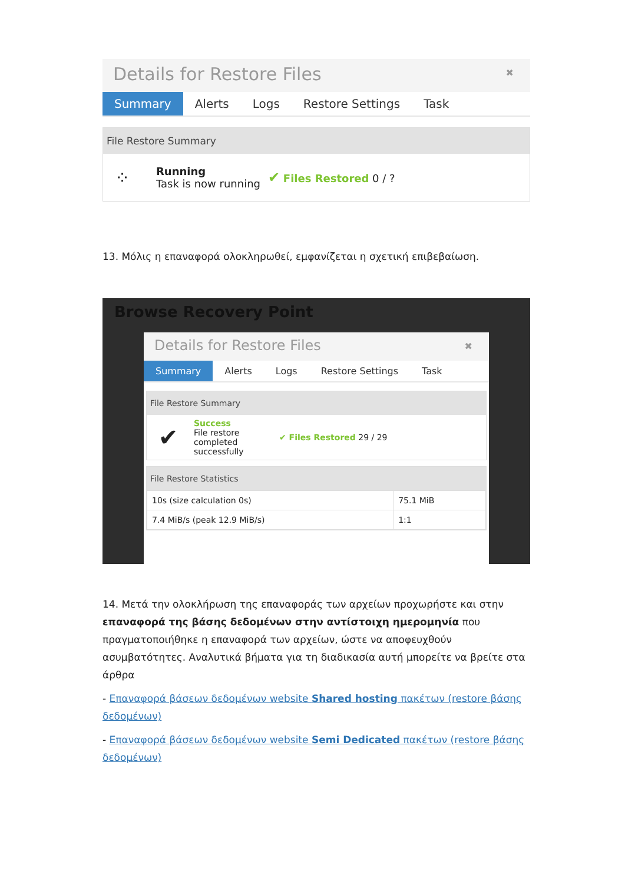Details for Restore Files ✖
Summary Alerts Logs Restore Settings Task
File Restore Summary
⁘
Running
Task is now running
✔ Files Restored 0 / ?
13. Μόλις η επαναφορά ολοκληρωθεί, εμφανίζεται η σχετική επιβεβαίωση.
Browse Recovery Point
Details for Restore Files ✖
Summary Alerts Logs Restore Settings Task
File Restore Summary
✔
Success
File restore completed successfully
✔ Files Restored 29 / 29
File Restore Statistics
| 10s (size calculation 0s) | 75.1 MiB |
| 7.4 MiB/s (peak 12.9 MiB/s) | 1:1 |
14. Μετά την ολοκλήρωση της επαναφοράς των αρχείων προχωρήστε και στην επαναφορά της βάσης δεδομένων στην αντίστοιχη ημερομηνία που πραγματοποιήθηκε η επαναφορά των αρχείων, ώστε να αποφευχθούν ασυμβατότητες. Αναλυτικά βήματα για τη διαδικασία αυτή μπορείτε να βρείτε στα άρθρα
- Επαναφορά βάσεων δεδομένων website Shared hosting πακέτων (restore βάσης δεδομένων)
- Επαναφορά βάσεων δεδομένων website Semi Dedicated πακέτων (restore βάσης δεδομένων)